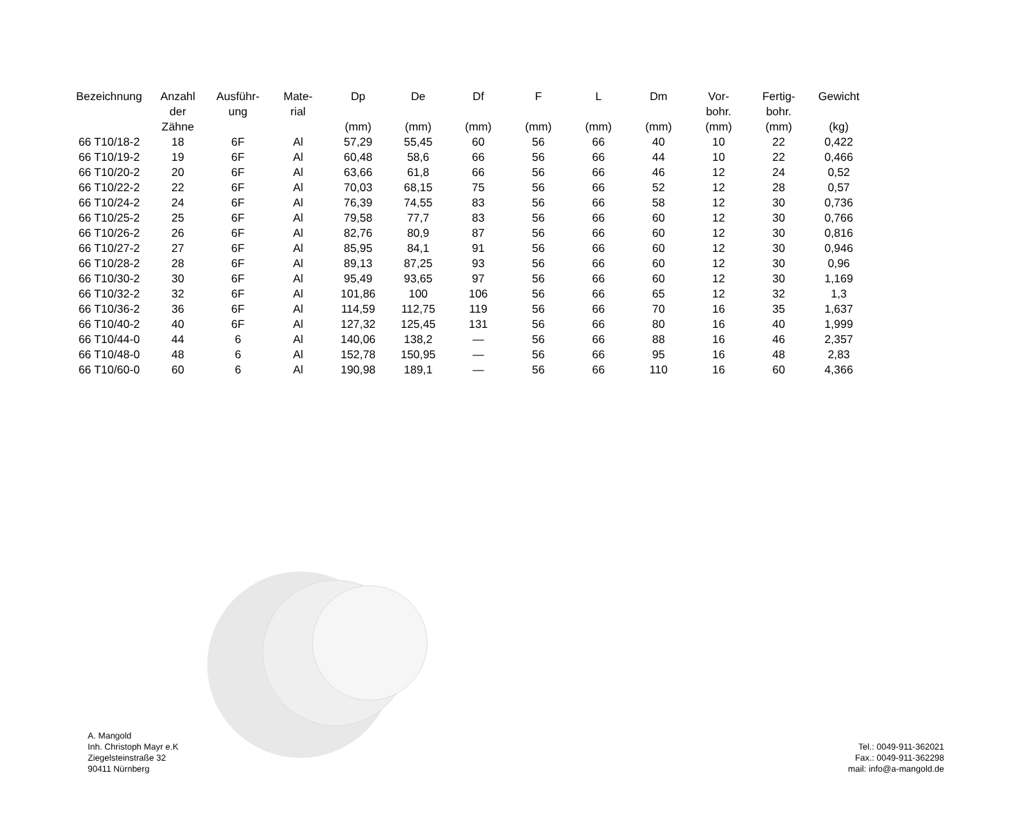| Bezeichnung | Anzahl der Zähne | Ausführ- ung | Mate- rial | Dp (mm) | De (mm) | Df (mm) | F (mm) | L (mm) | Dm (mm) | Vor- bohr. (mm) | Fertig- bohr. (mm) | Gewicht (kg) |
| --- | --- | --- | --- | --- | --- | --- | --- | --- | --- | --- | --- | --- |
| 66 T10/18-2 | 18 | 6F | Al | 57,29 | 55,45 | 60 | 56 | 66 | 40 | 10 | 22 | 0,422 |
| 66 T10/19-2 | 19 | 6F | Al | 60,48 | 58,6 | 66 | 56 | 66 | 44 | 10 | 22 | 0,466 |
| 66 T10/20-2 | 20 | 6F | Al | 63,66 | 61,8 | 66 | 56 | 66 | 46 | 12 | 24 | 0,52 |
| 66 T10/22-2 | 22 | 6F | Al | 70,03 | 68,15 | 75 | 56 | 66 | 52 | 12 | 28 | 0,57 |
| 66 T10/24-2 | 24 | 6F | Al | 76,39 | 74,55 | 83 | 56 | 66 | 58 | 12 | 30 | 0,736 |
| 66 T10/25-2 | 25 | 6F | Al | 79,58 | 77,7 | 83 | 56 | 66 | 60 | 12 | 30 | 0,766 |
| 66 T10/26-2 | 26 | 6F | Al | 82,76 | 80,9 | 87 | 56 | 66 | 60 | 12 | 30 | 0,816 |
| 66 T10/27-2 | 27 | 6F | Al | 85,95 | 84,1 | 91 | 56 | 66 | 60 | 12 | 30 | 0,946 |
| 66 T10/28-2 | 28 | 6F | Al | 89,13 | 87,25 | 93 | 56 | 66 | 60 | 12 | 30 | 0,96 |
| 66 T10/30-2 | 30 | 6F | Al | 95,49 | 93,65 | 97 | 56 | 66 | 60 | 12 | 30 | 1,169 |
| 66 T10/32-2 | 32 | 6F | Al | 101,86 | 100 | 106 | 56 | 66 | 65 | 12 | 32 | 1,3 |
| 66 T10/36-2 | 36 | 6F | Al | 114,59 | 112,75 | 119 | 56 | 66 | 70 | 16 | 35 | 1,637 |
| 66 T10/40-2 | 40 | 6F | Al | 127,32 | 125,45 | 131 | 56 | 66 | 80 | 16 | 40 | 1,999 |
| 66 T10/44-0 | 44 | 6 | Al | 140,06 | 138,2 | — | 56 | 66 | 88 | 16 | 46 | 2,357 |
| 66 T10/48-0 | 48 | 6 | Al | 152,78 | 150,95 | — | 56 | 66 | 95 | 16 | 48 | 2,83 |
| 66 T10/60-0 | 60 | 6 | Al | 190,98 | 189,1 | — | 56 | 66 | 110 | 16 | 60 | 4,366 |
A. Mangold
Inh. Christoph Mayr e.K
Ziegelsteinstraße 32
90411 Nürnberg
Tel.: 0049-911-362021
Fax.: 0049-911-362298
mail: info@a-mangold.de